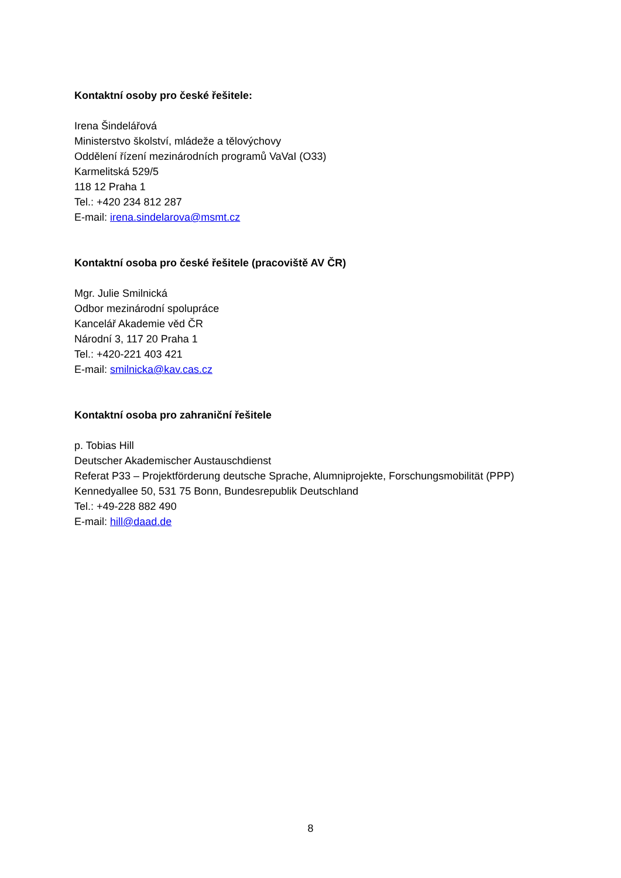Kontaktní osoby pro české řešitele:
Irena Šindelářová
Ministerstvo školství, mládeže a tělovýchovy
Oddělení řízení mezinárodních programů VaVaI (O33)
Karmelitská 529/5
118 12 Praha 1
Tel.: +420 234 812 287
E-mail: irena.sindelarova@msmt.cz
Kontaktní osoba pro české řešitele (pracoviště AV ČR)
Mgr. Julie Smilnická
Odbor mezinárodní spolupráce
Kancelář Akademie věd ČR
Národní 3, 117 20 Praha 1
Tel.: +420-221 403 421
E-mail: smilnicka@kav.cas.cz
Kontaktní osoba pro zahraniční řešitele
p. Tobias Hill
Deutscher Akademischer Austauschdienst
Referat P33 – Projektförderung deutsche Sprache, Alumniprojekte, Forschungsmobilität (PPP)
Kennedyallee 50, 531 75 Bonn, Bundesrepublik Deutschland
Tel.: +49-228 882 490
E-mail: hill@daad.de
8